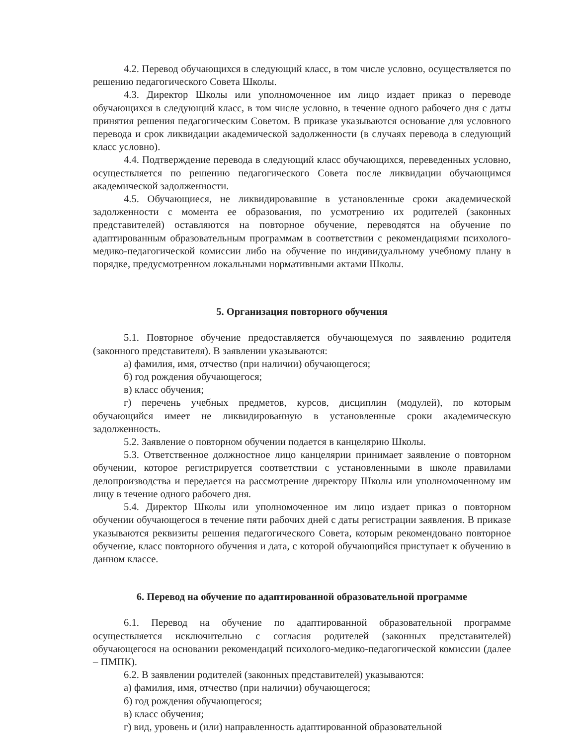4.2. Перевод обучающихся в следующий класс, в том числе условно, осуществляется по решению педагогического Совета Школы.
4.3. Директор Школы или уполномоченное им лицо издает приказ о переводе обучающихся в следующий класс, в том числе условно, в течение одного рабочего дня с даты принятия решения педагогическим Советом. В приказе указываются основание для условного перевода и срок ликвидации академической задолженности (в случаях перевода в следующий класс условно).
4.4. Подтверждение перевода в следующий класс обучающихся, переведенных условно, осуществляется по решению педагогического Совета после ликвидации обучающимся академической задолженности.
4.5. Обучающиеся, не ликвидировавшие в установленные сроки академической задолженности с момента ее образования, по усмотрению их родителей (законных представителей) оставляются на повторное обучение, переводятся на обучение по адаптированным образовательным программам в соответствии с рекомендациями психолого-медико-педагогической комиссии либо на обучение по индивидуальному учебному плану в порядке, предусмотренном локальными нормативными актами Школы.
5. Организация повторного обучения
5.1. Повторное обучение предоставляется обучающемуся по заявлению родителя (законного представителя). В заявлении указываются:
а) фамилия, имя, отчество (при наличии) обучающегося;
б) год рождения обучающегося;
в) класс обучения;
г) перечень учебных предметов, курсов, дисциплин (модулей), по которым обучающийся имеет не ликвидированную в установленные сроки академическую задолженность.
5.2. Заявление о повторном обучении подается в канцелярию Школы.
5.3. Ответственное должностное лицо канцелярии принимает заявление о повторном обучении, которое регистрируется соответствии с установленными в школе правилами делопроизводства и передается на рассмотрение директору Школы или уполномоченному им лицу в течение одного рабочего дня.
5.4. Директор Школы или уполномоченное им лицо издает приказ о повторном обучении обучающегося в течение пяти рабочих дней с даты регистрации заявления. В приказе указываются реквизиты решения педагогического Совета, которым рекомендовано повторное обучение, класс повторного обучения и дата, с которой обучающийся приступает к обучению в данном классе.
6. Перевод на обучение по адаптированной образовательной программе
6.1. Перевод на обучение по адаптированной образовательной программе осуществляется исключительно с согласия родителей (законных представителей) обучающегося на основании рекомендаций психолого-медико-педагогической комиссии (далее – ПМПК).
6.2. В заявлении родителей (законных представителей) указываются:
а) фамилия, имя, отчество (при наличии) обучающегося;
б) год рождения обучающегося;
в) класс обучения;
г) вид, уровень и (или) направленность адаптированной образовательной